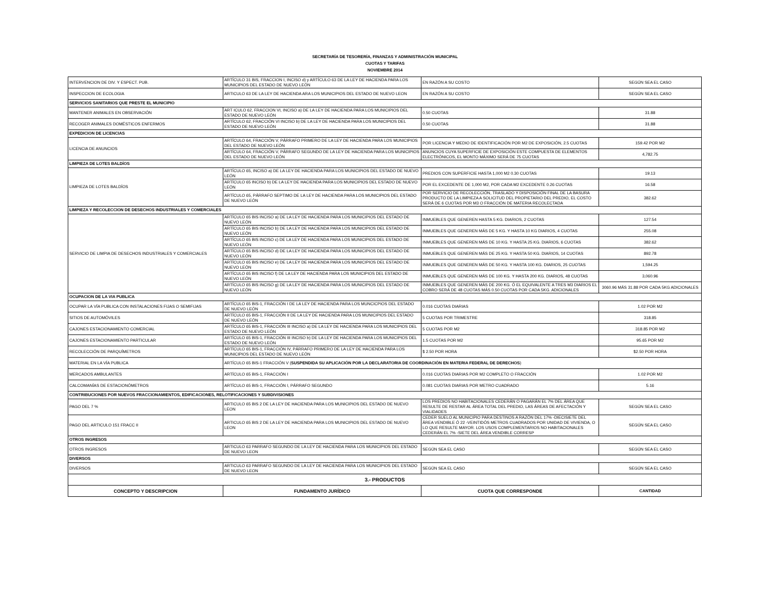SECRETARÍA DE TESORERÍA, FINANZAS Y ADMINISTRACIÓN MUNICIPAL
CUOTAS Y TARIFAS
NOVIEMBRE 2014
| INTERVENCION DE DIV. Y ESPECT. PUB. | ARTÍCULO 31 BIS, FRACCION I, INCISO d) y ARTÍCULO 63 DE LA LEY DE HACIENDA PARA LOS MUNICIPIOS DEL ESTADO DE NUEVO LEÓN | EN RAZÓN A SU COSTO | SEGÚN SEA EL CASO |
| INSPECCION DE ECOLOGIA | ARTICULO 63 DE LA LEY DE HACIENDA ARA LOS MUNICIPIOS DEL ESTADO DE NUEVO LEON | EN RAZÓN A SU COSTO | SEGÚN SEA EL CASO |
| SERVICIOS SANITARIOS QUE PRESTE EL MUNICIPIO | | | |
| MANTENER ANIMALES EN OBSERVACIÓN | ART ICULO 62, FRACCION VI, INCISO a) DE LA LEY DE HACIENDA PARA LOS MUNICIPIOS DEL ESTADO DE NUEVO LEÓN | 0.50 CUOTAS | 31.88 |
| RECOGER ANIMALES DOMÉSTICOS ENFERMOS | ARTÍCULO 62, FRACCIÓN VI INCISO b) DE LA LEY DE HACIENDA PARA LOS MUNICIPIOS DEL ESTADO DE NUEVO LEÓN | 0.50 CUOTAS | 31.88 |
| EXPEDICION DE LICENCIAS | | | |
| LICENCIA DE ANUNCIOS | ARTÍCULO 64, FRACCIÓN V, PÁRRAFO PRIMERO DE LA LEY DE HACIENDA PARA LOS MUNICIPIOS DEL ESTADO DE NUEVO LEÓN | POR LICENCIA Y MEDIO DE IDENTIFICACIÓN POR M2 DE EXPOSICIÓN, 2.5 CUOTAS | 159.42 POR M2 |
| | ARTÍCULO 64, FRACCIÓN V, PÁRRAFO SEGUNDO DE LA LEY DE HACIENDA PARA LOS MUNICIPIOS DEL ESTADO DE NUEVO LEÓN | ANUNCIOS CUYA SUPERFICIE DE EXPOSICIÓN ESTE COMPUESTA DE ELEMENTOS ELECTRÓNICOS, EL MONTO MÁXIMO SERÁ DE 75 CUOTAS | 4,782.75 |
| LIMPIEZA DE LOTES BALDÍOS | | | |
| LIMPIEZA DE LOTES BALDÍOS | ARTÍCULO 65, INCISO a) DE LA LEY DE HACIENDA PARA LOS MUNICIPIOS DEL ESTADO DE NUEVO LEÓN | PREDIOS CON SUPERFICIE HASTA 1,000 M2 0.30 CUOTAS | 19.13 |
| | ARTÍCULO 65 INCISO b) DE LA LEY DE HACIENDA PARA LOS MUNICIPIOS DEL ESTADO DE NUEVO LEÓN | POR EL EXCEDENTE DE 1,000 M2, POR CADA M2 EXCEDENTE 0.26 CUOTAS | 16.58 |
| | ARTÍCULO 65, PÁRRAFO SEPTIMO DE LA LEY DE HACIENDA PARA LOS MUNICIPIOS DEL ESTADO DE NUEVO LEÓN | POR SERVICIO DE RECOLECCIÓN, TRASLADO Y DISPOSICIÓN FINAL DE LA BASURA PRODUCTO DE LA LIMPIEZA A SOLICITUD DEL PROPIETARIO DEL PREDIO, EL COSTO SERÁ DE 6 CUOTAS POR M3 O FRACCIÓN DE MATERIA RECOLECTADA | 382.62 |
| LIMPIEZA Y RECOLECCION DE DESECHOS INDUSTRIALES Y COMERCIALES | | | |
| SERVICIO DE LIMPIA DE DESECHOS INDUSTRIALES Y COMERCIALES | ARTÍCULO 65 BIS INCISO a) DE LA LEY DE HACIENDA PARA LOS MUNICIPIOS DEL ESTADO DE NUEVO LEÓN | INMUEBLES QUE GENEREN HASTA 5 KG. DIARIOS, 2 CUOTAS | 127.54 |
| | ARTÍCULO 65 BIS INCISO b) DE LA LEY DE HACIENDA PARA LOS MUNICIPIOS DEL ESTADO DE NUEVO LEÓN | INMUEBLES QUE GENEREN MÁS DE 5 KG. Y HASTA 10 KG DIARIOS, 4 CUOTAS | 255.08 |
| | ARTÍCULO 65 BIS INCISO c) DE LA LEY DE HACIENDA PARA LOS MUNICIPIOS DEL ESTADO DE NUEVO LEÓN | INMUEBLES QUE GENEREN MÁS DE 10 KG. Y HASTA 25 KG. DIARIOS, 6 CUOTAS | 382.62 |
| | ARTÍCULO 65 BIS INCISO d) DE LA LEY DE HACIENDA PARA LOS MUNICIPIOS DEL ESTADO DE NUEVO LEÓN | INMUEBLES QUE GENEREN MÁS DE 25 KG. Y HASTA 50 KG. DIARIOS, 14 CUOTAS | 892.78 |
| | ARTÍCULO 65 BIS INCISO e) DE LA LEY DE HACIENDA PARA LOS MUNICIPIOS DEL ESTADO DE NUEVO LEÓN | INMUEBLES QUE GENEREN MÁS DE 50 KG. Y HASTA 100 KG. DIARIOS, 25 CUOTAS | 1,594.25 |
| | ARTÍCULO 65 BIS INCISO f) DE LA LEY DE HACIENDA PARA LOS MUNICIPIOS DEL ESTADO DE NUEVO LEÓN | INMUEBLES QUE GENEREN MÁS DE 100 KG. Y HASTA 200 KG. DIARIOS, 48 CUOTAS | 3,060.96 |
| | ARTÍCULO 65 BIS INCISO g) DE LA LEY DE HACIENDA PARA LOS MUNICIPIOS DEL ESTADO DE NUEVO LEÓN | INMUEBLES QUE GENEREN MÁS DE 200 KG. Ó EL EQUIVALENTE A TRES M3 DIARIOS EL COBRO SERÁ DE 48 CUOTAS MÁS 0.50 CUOTAS POR CADA 5KG. ADICIONALES | 3060.96 MÁS 31.88 POR CADA 5KG ADICIONALES |
| OCUPACION DE LA VIA PUBLICA | | | |
| OCUPAR LA VÍA PUBLICA CON INSTALACIONES FIJAS O SEMIFIJAS | ARTÍCULO 65 BIS-1, FRACCIÓN I DE LA LEY DE HACIENDA PARA LOS MUNCICPIOS DEL ESTADO DE NUEVO LEÓN | 0.016 CUOTAS DIARIAS | 1.02 POR M2 |
| SITIOS DE AUTOMÓVILES | ARTÍCULO 65 BIS-1, FRACCIÓN II DE LA LEY DE HACIENDA PARA LOS MUNICIPIOS DEL ESTADO DE NUEVO LEÓN | 5 CUOTAS POR TRIMESTRE | 318.85 |
| CAJONES ESTACIONAMIENTO COMERCIAL | ARTÍCULO 65 BIS-1, FRACCIÓN III INCISO a) DE LA LEY DE HACIENDA PARA LOS MUNICIPIOS DEL ESTADO DE NUEVO LEÓN | 5 CUOTAS POR M2 | 318.85 POR M2 |
| CAJONES ESTACIONAMIENTO PARTICULAR | ARTÍCULO 65 BIS-1, FRACCIÓN III INCISO b) DE LA LEY DE HACIENDA PARA LOS MUNICIPIOS DEL ESTADO DE NUEVO LEÓN | 1.5 CUOTAS POR M2 | 95.65 POR M2 |
| RECOLECCIÓN DE PARQUÍMETROS | ARTÍCULO 65 BIS-1, FRACCIÓN IV, PÁRRAFO PRIMERO DE LA LEY DE HACIENDA PARA LOS MUNICIPIOS DEL ESTADO DE NUEVO LEÓN | $ 2.50 POR HORA | $2.50 POR HORA |
| MATERIAL EN LA VÍA PUBLICA | ARTÍCULO 65 BIS-1 FRACCIÓN V ( SUSPENDIDA SU APLICACIÓN POR LA DECLARATORIA DE COORDINACIÓN EN MATERIA FEDERAL DE DERECHOS ) | | |
| MERCADOS AMBULANTES | ARTÍCULO 65 BIS-1, FRACCIÓN I | 0.016 CUOTAS DIARIAS POR M2 COMPLETO O FRACCIÓN | 1.02 POR M2 |
| CALCOMANÍAS DE ESTACIONÓMETROS | ARTÍCULO 65 BIS-1, FRACCIÓN I, PÁRRAFO SEGUNDO | 0.081 CUOTAS DIARIAS POR METRO CUADRADO | 5.16 |
| CONTRIBUCIONES POR NUEVOS FRACCIONAMIENTOS, EDIFICACIONES, RELOTIFICACIONES Y SUBDIVISIONES | | | |
| PAGO DEL 7 % | ARTICULO 65 BIS 2 DE LA LEY DE HACIENDA PARA LOS MUNICIPIOS DEL ESTADO DE NUEVO LEON | LOS PREDIOS NO HABITACIONALES CEDERÁN O PAGARÁN EL 7% DEL ÁREA QUE RESULTE DE RESTAR AL ÁREA TOTAL DEL PREDIO, LAS ÁREAS DE AFECTACIÓN Y VIALIDADES | SEGÚN SEA EL CASO |
| PAGO DEL ARTICULO 151 FRACC II | ARTICULO 65 BIS 2 DE LA LEY DE HACIENDA PARA LOS MUNICIPIOS DEL ESTADO DE NUEVO LEON | CEDER SUELO AL MUNICIPIO PARA DESTINOS A RAZÓN DEL 17% -DIECISIETE DEL ÁREA VENDIBLE Ó 22 -VEINTIDÓS METROS CUADRADOS POR UNIDAD DE VIVIENDA, O LO QUE RESULTE MAYOR. LOS USOS COMPLEMENTARIOS NO HABITACIONALES CEDERÁN EL 7% -SIETE DEL ÁREA VENDIBLE CORRESP | SEGÚN SEA EL CASO |
| OTROS INGRESOS | | | |
| OTROS INGRESOS | ARTICULO 63 PARRAFO SEGUNDO DE LA LEY DE HACIENDA PARA LOS MUNICIPIOS DEL ESTADO DE NUEVO LEON | SEGÚN SEA EL CASO | SEGÚN SEA EL CASO |
| DIVERSOS | | | |
| DIVERSOS | ARTICULO 63 PARRAFO SEGUNDO DE LA LEY DE HACIENDA PARA LOS MUNICIPIOS DEL ESTADO DE NUEVO LEON | SEGÚN SEA EL CASO | SEGÚN SEA EL CASO |
| 3.- PRODUCTOS | | | |
| CONCEPTO Y DESCRIPCION | FUNDAMENTO JURÍDICO | CUOTA QUE CORRESPONDE | CANTIDAD |